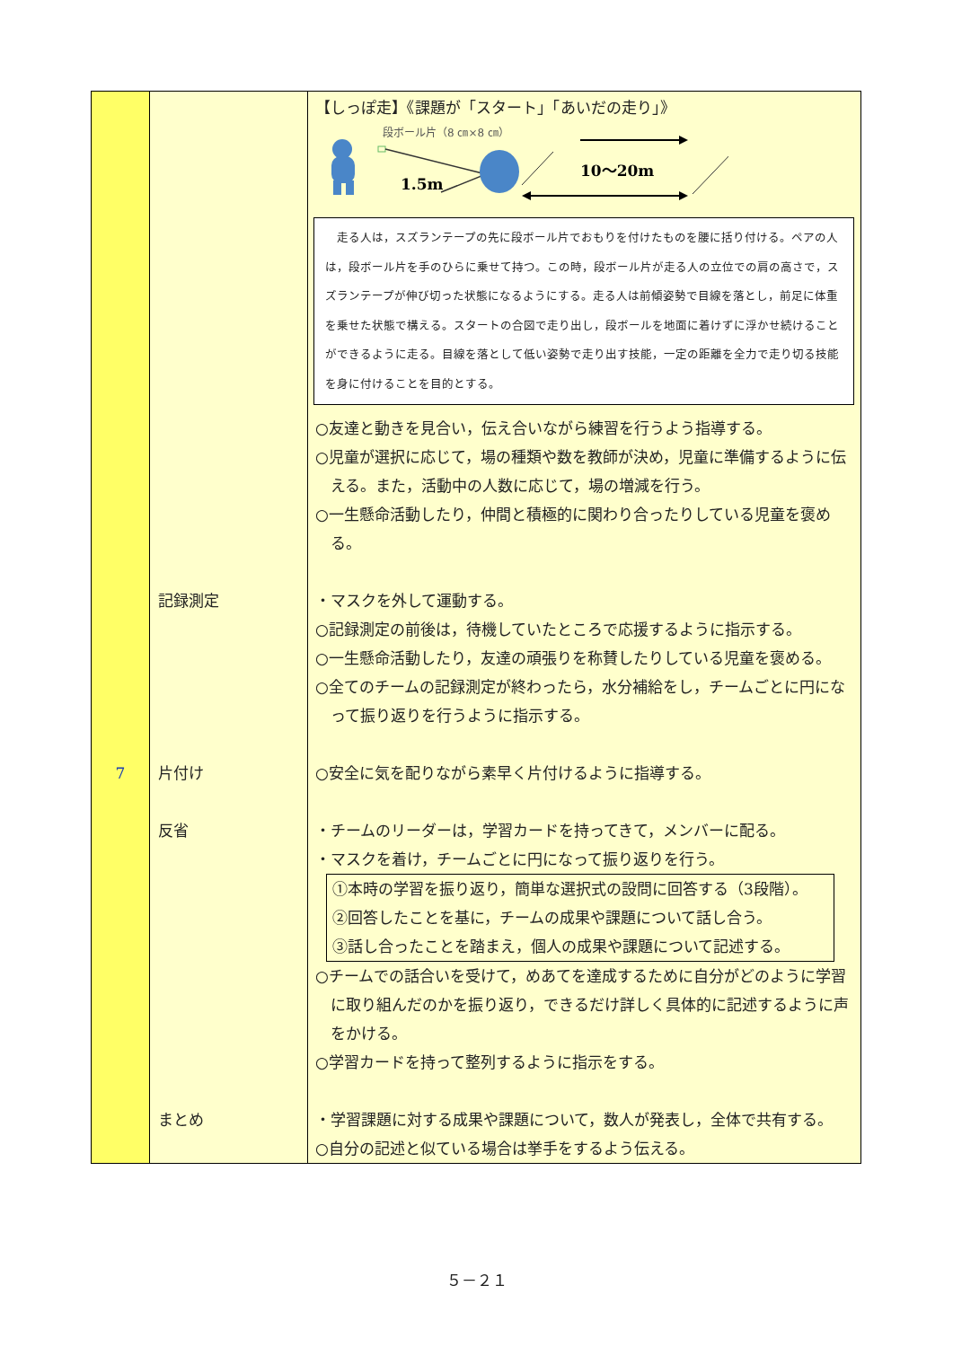| | | 【しっぽ走】《課題が「スタート」「あいだの走り」》 段ボール片（8 ㎝×8 ㎝） 1.5m 10～20m 走る人は，スズランテープの先に段ボール片でおもりを付けたものを腰に括り付ける。ペアの人は，段ボール片を手のひらに乗せて持つ。この時，段ボール片が走る人の立位での肩の高さで，スズランテープが伸び切った状態になるようにする。走る人は前傾姿勢で目線を落とし，前足に体重を乗せた状態で構える。スタートの合図で走り出し，段ボールを地面に着けずに浮かせ続けることができるように走る。目線を落として低い姿勢で走り出す技能，一定の距離を全力で走り切る技能を身に付けることを目的とする。 ○友達と動きを見合い，伝え合いながら練習を行うよう指導する。 ○児童が選択に応じて，場の種類や数を教師が決め，児童に準備するように伝える。また，活動中の人数に応じて，場の増減を行う。 ○一生懸命活動したり，仲間と積極的に関わり合ったりしている児童を褒める。 |
| | 記録測定 | ・マスクを外して運動する。 ○記録測定の前後は，待機していたところで応援するように指示する。 ○一生懸命活動したり，友達の頑張りを称賛したりしている児童を褒める。 ○全てのチームの記録測定が終わったら，水分補給をし，チームごとに円になって振り返りを行うように指示する。 |
| 7 | 片付け | ○安全に気を配りながら素早く片付けるように指導する。 |
| | 反省 | ・チームのリーダーは，学習カードを持ってきて，メンバーに配る。 ・マスクを着け，チームごとに円になって振り返りを行う。 ①本時の学習を振り返り，簡単な選択式の設問に回答する（3段階）。 ②回答したことを基に，チームの成果や課題について話し合う。 ③話し合ったことを踏まえ，個人の成果や課題について記述する。 ○チームでの話合いを受けて，めあてを達成するために自分がどのように学習に取り組んだのかを振り返り，できるだけ詳しく具体的に記述するように声をかける。 ○学習カードを持って整列するように指示をする。 |
| | まとめ | ・学習課題に対する成果や課題について，数人が発表し，全体で共有する。 ○自分の記述と似ている場合は挙手をするよう伝える。 |
５－２１